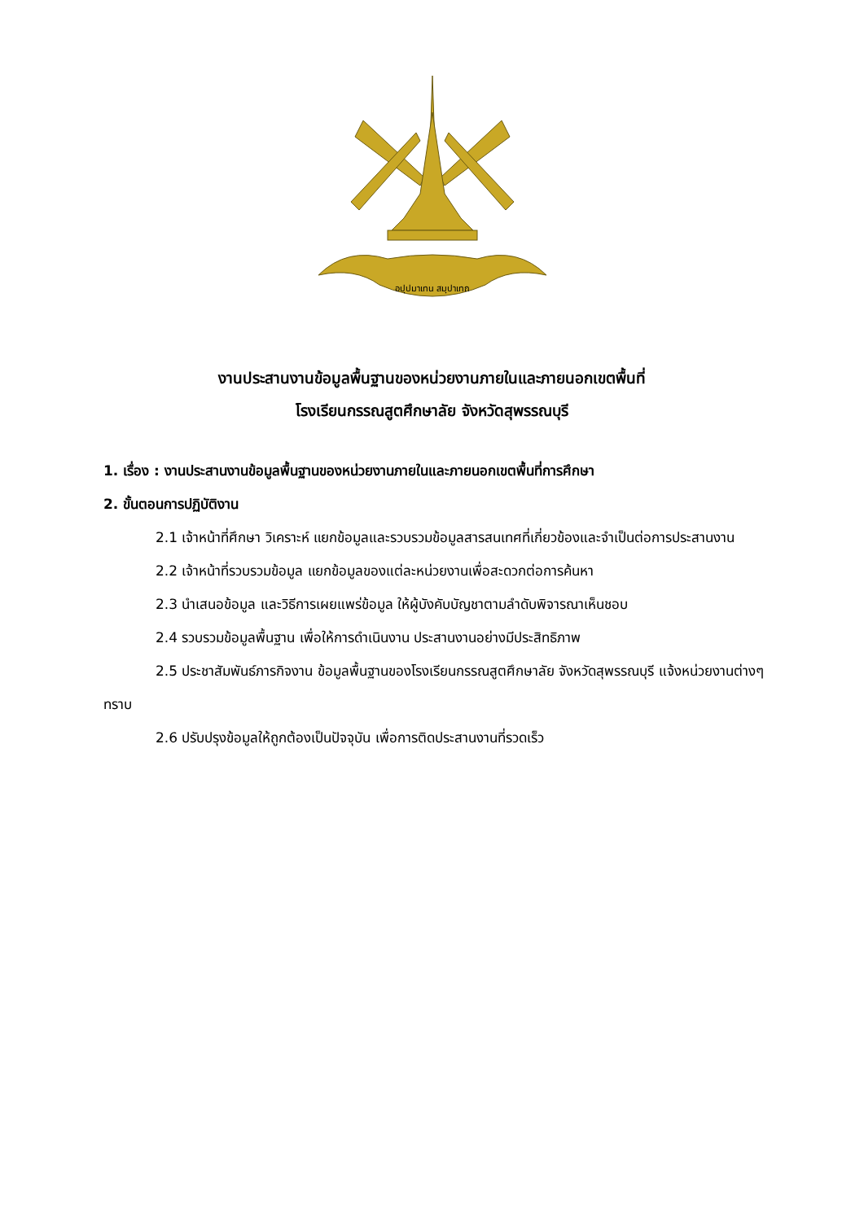อปฺปมาเทน สมฺปาเทถ
งานประสานงานข้อมูลพื้นฐานของหน่วยงานภายในและภายนอกเขตพื้นที่
โรงเรียนกรรณสูตศึกษาลัย จังหวัดสุพรรณบุรี
1. เรื่อง : งานประสานงานข้อมูลพื้นฐานของหน่วยงานภายในและภายนอกเขตพื้นที่การศึกษา
2. ขั้นตอนการปฏิบัติงาน
2.1 เจ้าหน้าที่ศึกษา วิเคราะห์ แยกข้อมูลและรวบรวมข้อมูลสารสนเทศที่เกี่ยวข้องและจำเป็นต่อการประสานงาน
2.2 เจ้าหน้าที่รวบรวมข้อมูล แยกข้อมูลของแต่ละหน่วยงานเพื่อสะดวกต่อการค้นหา
2.3 นำเสนอข้อมูล และวิธีการเผยแพร่ข้อมูล ให้ผู้บังคับบัญชาตามลำดับพิจารณาเห็นชอบ
2.4 รวบรวมข้อมูลพื้นฐาน เพื่อให้การดำเนินงาน ประสานงานอย่างมีประสิทธิภาพ
2.5 ประชาสัมพันธ์ภารกิจงาน ข้อมูลพื้นฐานของโรงเรียนกรรณสูตศึกษาลัย จังหวัดสุพรรณบุรี แจ้งหน่วยงานต่างๆ ทราบ
2.6 ปรับปรุงข้อมูลให้ถูกต้องเป็นปัจจุบัน เพื่อการติดประสานงานที่รวดเร็ว